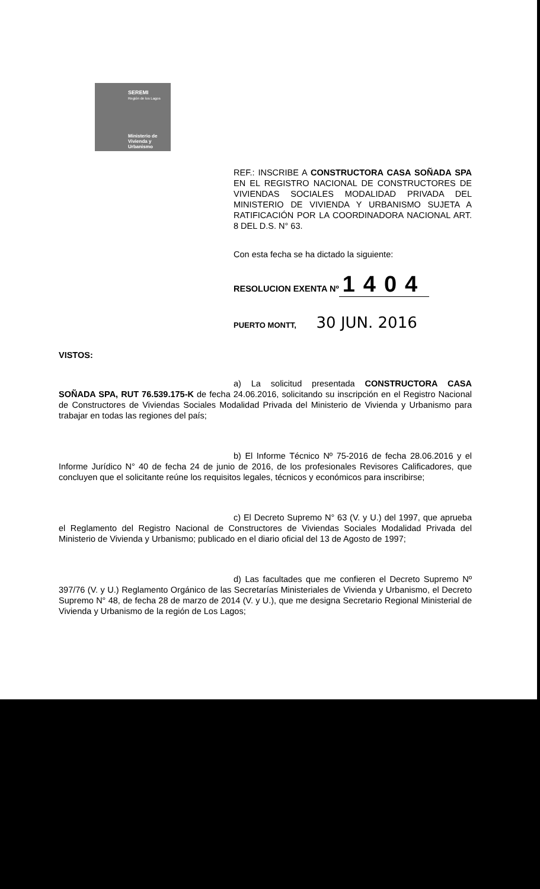SEREMI
Región de los Lagos
Ministerio de
Vivienda y
Urbanismo
REF.: INSCRIBE A CONSTRUCTORA CASA SOÑADA SPA EN EL REGISTRO NACIONAL DE CONSTRUCTORES DE VIVIENDAS SOCIALES MODALIDAD PRIVADA DEL MINISTERIO DE VIVIENDA Y URBANISMO SUJETA A RATIFICACIÓN POR LA COORDINADORA NACIONAL ART. 8 DEL D.S. N° 63.
Con esta fecha se ha dictado la siguiente:
RESOLUCION EXENTA Nº 1404
PUERTO MONTT, 30 JUN. 2016
VISTOS:
a) La solicitud presentada CONSTRUCTORA CASA SOÑADA SPA, RUT 76.539.175-K de fecha 24.06.2016, solicitando su inscripción en el Registro Nacional de Constructores de Viviendas Sociales Modalidad Privada del Ministerio de Vivienda y Urbanismo para trabajar en todas las regiones del país;
b) El Informe Técnico Nº 75-2016 de fecha 28.06.2016 y el Informe Jurídico N° 40 de fecha 24 de junio de 2016, de los profesionales Revisores Calificadores, que concluyen que el solicitante reúne los requisitos legales, técnicos y económicos para inscribirse;
c) El Decreto Supremo N° 63 (V. y U.) del 1997, que aprueba el Reglamento del Registro Nacional de Constructores de Viviendas Sociales Modalidad Privada del Ministerio de Vivienda y Urbanismo; publicado en el diario oficial del 13 de Agosto de 1997;
d) Las facultades que me confieren el Decreto Supremo Nº 397/76 (V. y U.) Reglamento Orgánico de las Secretarías Ministeriales de Vivienda y Urbanismo, el Decreto Supremo N° 48, de fecha 28 de marzo de 2014 (V. y U.), que me designa Secretario Regional Ministerial de Vivienda y Urbanismo de la región de Los Lagos;